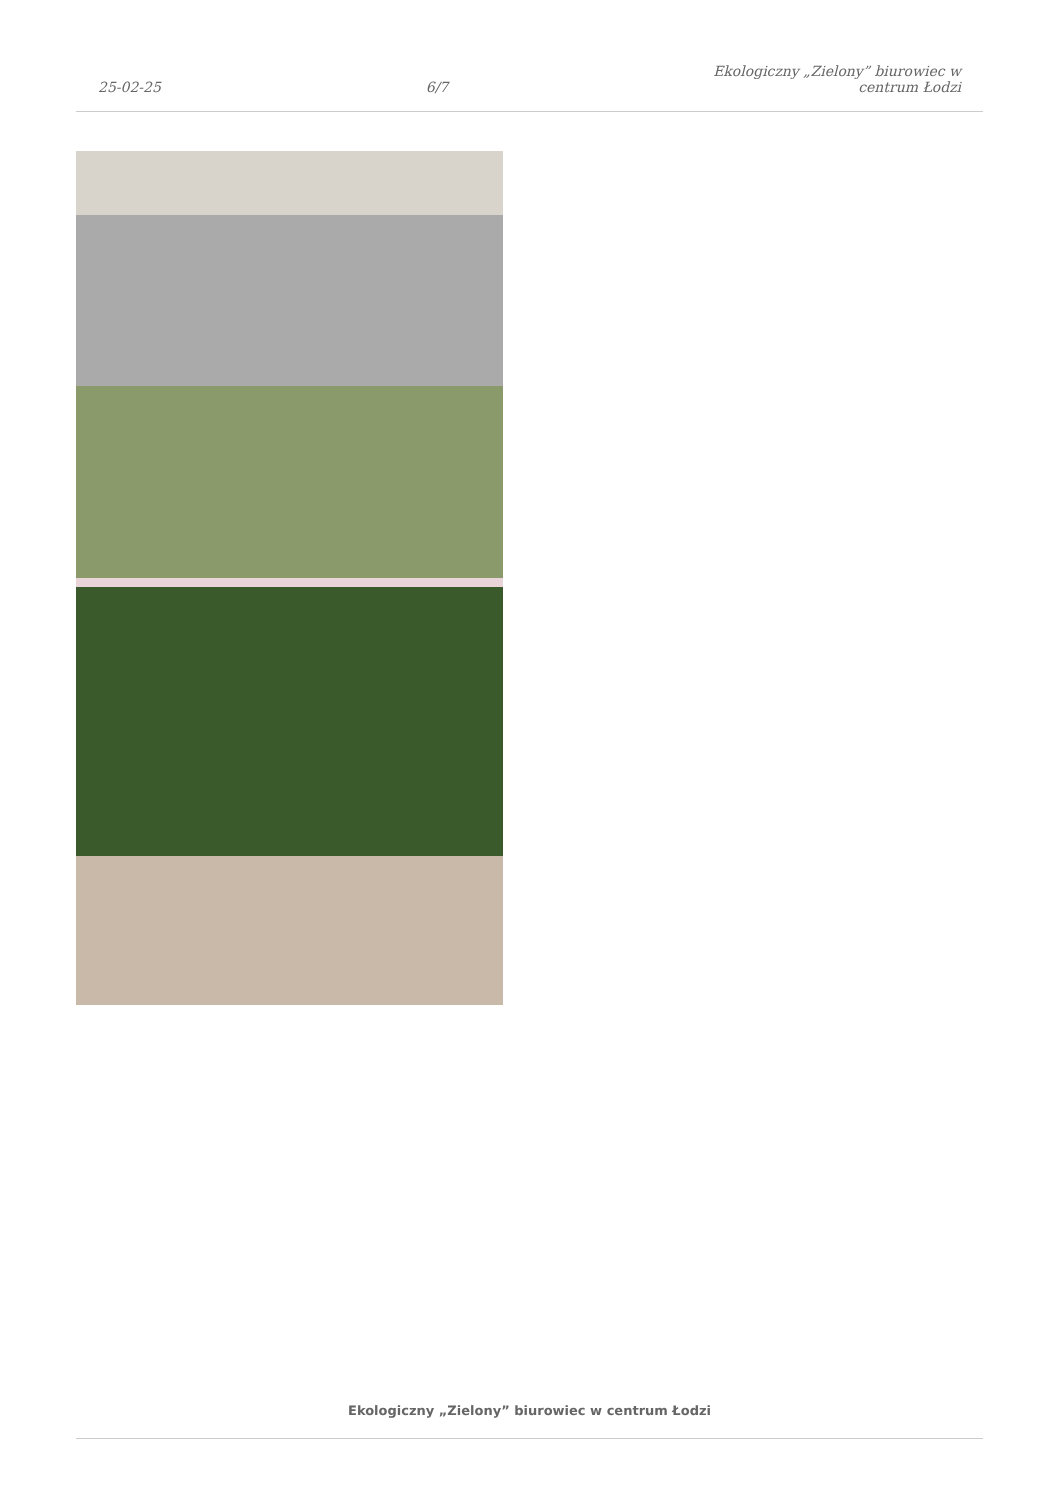25-02-25
6/7
Ekologiczny „Zielony” biurowiec w
centrum Łodzi
Ekologiczny „Zielony” biurowiec w centrum Łodzi